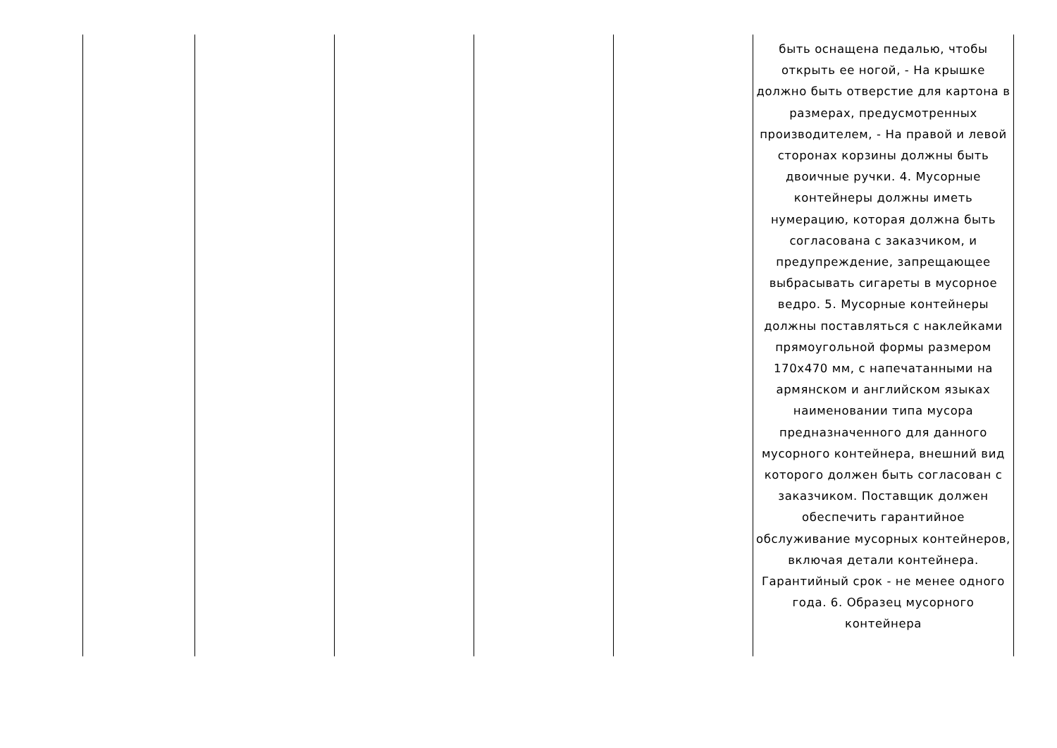| | | | | | быть оснащена педалью, чтобы открыть ее ногой, - На крышке должно быть отверстие для картона в размерах, предусмотренных производителем, - На правой и левой сторонах корзины должны быть двоичные ручки. 4. Мусорные контейнеры должны иметь нумерацию, которая должна быть согласована с заказчиком, и предупреждение, запрещающее выбрасывать сигареты в мусорное ведро. 5. Мусорные контейнеры должны поставляться с наклейками прямоугольной формы размером 170x470 мм, с напечатанными на армянском и английском языках наименовании типа мусора предназначенного для данного мусорного контейнера, внешний вид которого должен быть согласован с заказчиком. Поставщик должен обеспечить гарантийное обслуживание мусорных контейнеров, включая детали контейнера. Гарантийный срок - не менее одного года. 6. Образец мусорного контейнера |